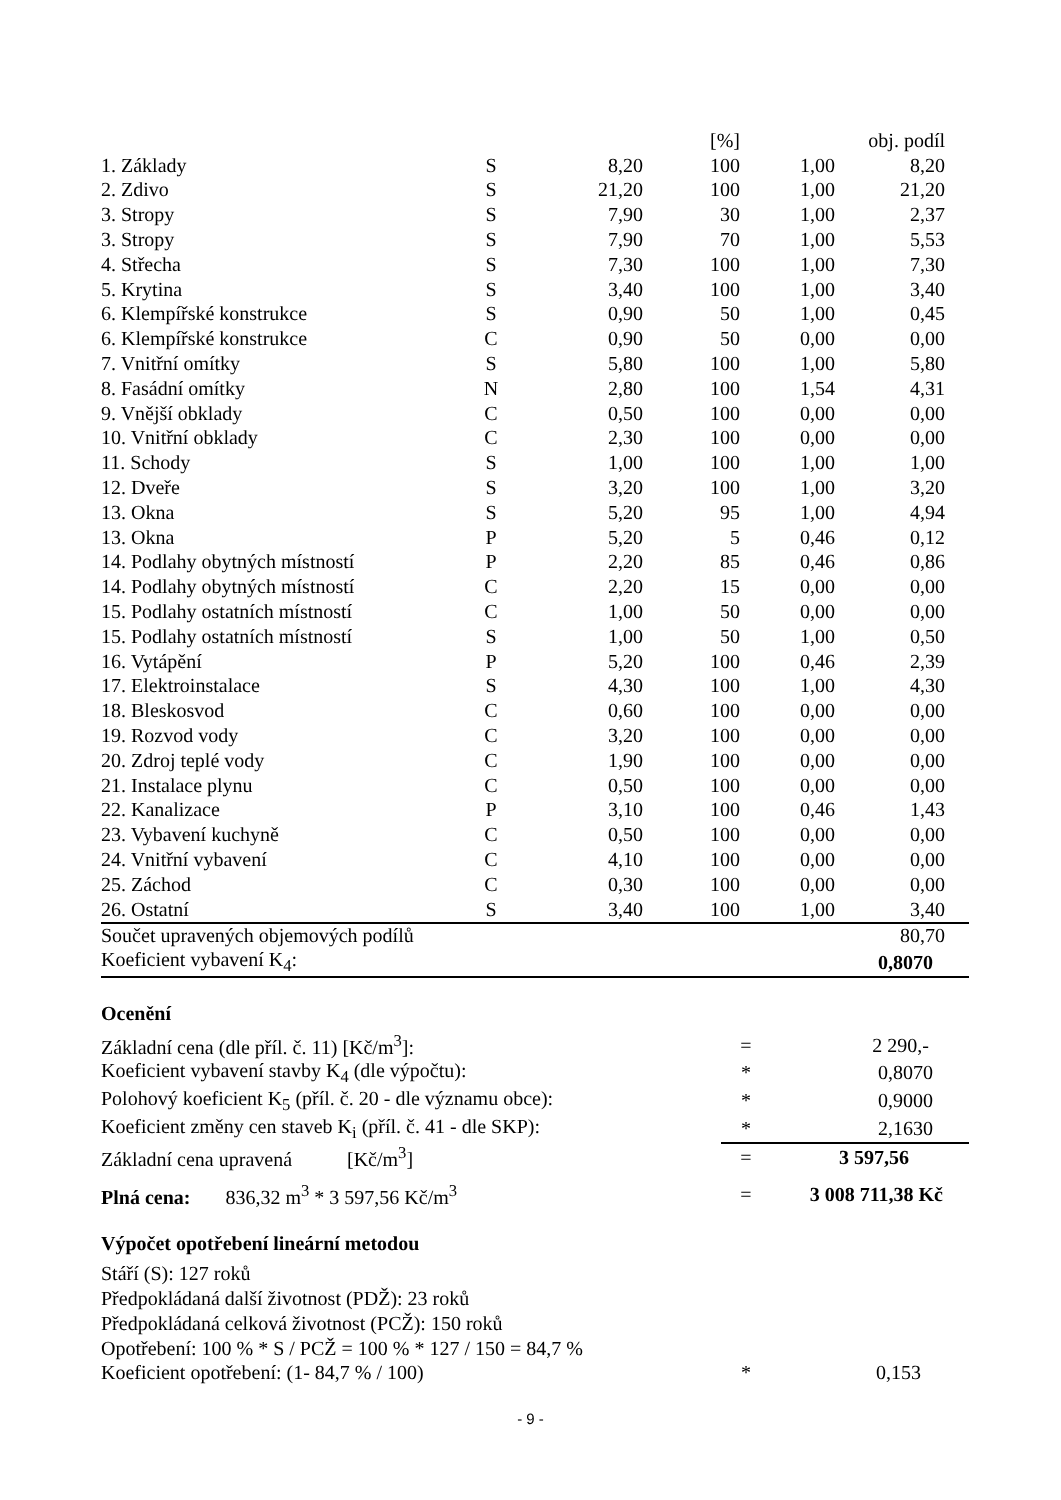| | | | [%] | | obj. podíl | |
| --- | --- | --- | --- | --- | --- | --- |
| 1. Základy | S | 8,20 | 100 | 1,00 | 8,20 | |
| 2. Zdivo | S | 21,20 | 100 | 1,00 | 21,20 | |
| 3. Stropy | S | 7,90 | 30 | 1,00 | 2,37 | |
| 3. Stropy | S | 7,90 | 70 | 1,00 | 5,53 | |
| 4. Střecha | S | 7,30 | 100 | 1,00 | 7,30 | |
| 5. Krytina | S | 3,40 | 100 | 1,00 | 3,40 | |
| 6. Klempířské konstrukce | S | 0,90 | 50 | 1,00 | 0,45 | |
| 6. Klempířské konstrukce | C | 0,90 | 50 | 0,00 | 0,00 | |
| 7. Vnitřní omítky | S | 5,80 | 100 | 1,00 | 5,80 | |
| 8. Fasádní omítky | N | 2,80 | 100 | 1,54 | 4,31 | |
| 9. Vnější obklady | C | 0,50 | 100 | 0,00 | 0,00 | |
| 10. Vnitřní obklady | C | 2,30 | 100 | 0,00 | 0,00 | |
| 11. Schody | S | 1,00 | 100 | 1,00 | 1,00 | |
| 12. Dveře | S | 3,20 | 100 | 1,00 | 3,20 | |
| 13. Okna | S | 5,20 | 95 | 1,00 | 4,94 | |
| 13. Okna | P | 5,20 | 5 | 0,46 | 0,12 | |
| 14. Podlahy obytných místností | P | 2,20 | 85 | 0,46 | 0,86 | |
| 14. Podlahy obytných místností | C | 2,20 | 15 | 0,00 | 0,00 | |
| 15. Podlahy ostatních místností | C | 1,00 | 50 | 0,00 | 0,00 | |
| 15. Podlahy ostatních místností | S | 1,00 | 50 | 1,00 | 0,50 | |
| 16. Vytápění | P | 5,20 | 100 | 0,46 | 2,39 | |
| 17. Elektroinstalace | S | 4,30 | 100 | 1,00 | 4,30 | |
| 18. Bleskosvod | C | 0,60 | 100 | 0,00 | 0,00 | |
| 19. Rozvod vody | C | 3,20 | 100 | 0,00 | 0,00 | |
| 20. Zdroj teplé vody | C | 1,90 | 100 | 0,00 | 0,00 | |
| 21. Instalace plynu | C | 0,50 | 100 | 0,00 | 0,00 | |
| 22. Kanalizace | P | 3,10 | 100 | 0,46 | 1,43 | |
| 23. Vybavení kuchyně | C | 0,50 | 100 | 0,00 | 0,00 | |
| 24. Vnitřní vybavení | C | 4,10 | 100 | 0,00 | 0,00 | |
| 25. Záchod | C | 0,30 | 100 | 0,00 | 0,00 | |
| 26. Ostatní | S | 3,40 | 100 | 1,00 | 3,40 | |
| Součet upravených objemových podílů | | | | | 80,70 | |
| Koeficient vybavení K<sub>4</sub>: | | | | | 0,8070 | |
Ocenění
| Základní cena (dle příl. č. 11) [Kč/m<sup>3</sup>]: | = | 2 290,- |
| Koeficient vybavení stavby K<sub>4</sub> (dle výpočtu): | * | 0,8070 |
| Polohový koeficient K<sub>5</sub> (příl. č. 20 - dle významu obce): | * | 0,9000 |
| Koeficient změny cen staveb K<sub>i</sub> (příl. č. 41 - dle SKP): | * | 2,1630 |
| Základní cena upravená [Kč/m<sup>3</sup>] | = | 3 597,56 |
| Plná cena: 836,32 m<sup>3</sup> * 3 597,56 Kč/m<sup>3</sup> | = | 3 008 711,38 Kč |
Výpočet opotřebení lineární metodou
| Stáří (S): 127 roků | | |
| Předpokládaná další životnost (PDŽ): 23 roků | | |
| Předpokládaná celková životnost (PCŽ): 150 roků | | |
| Opotřebení: 100 % * S / PCŽ = 100 % * 127 / 150 = 84,7 % | | |
| Koeficient opotřebení: (1- 84,7 % / 100) | * | 0,153 |
- 9 -